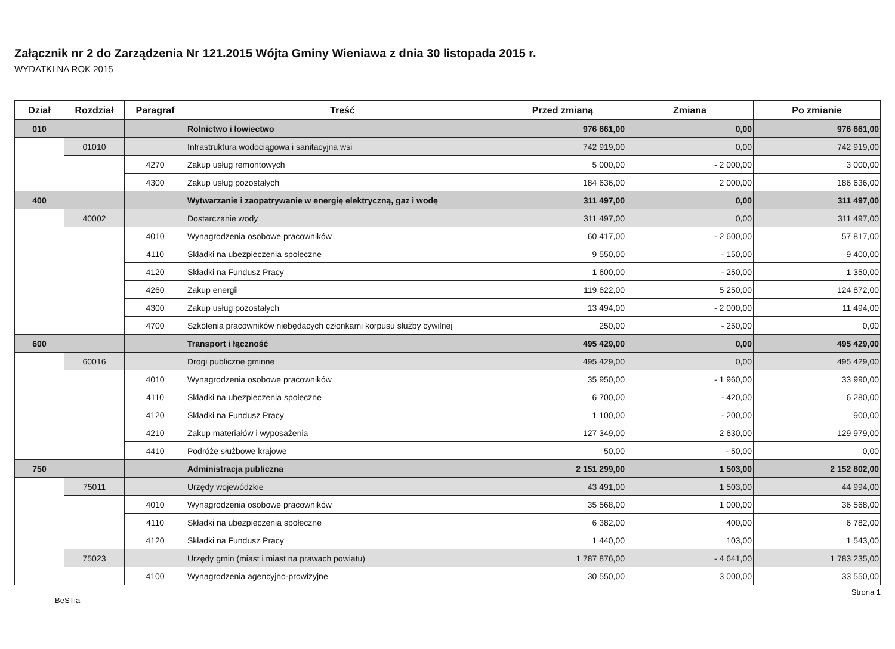Załącznik nr 2 do Zarządzenia Nr 121.2015 Wójta Gminy Wieniawa z dnia 30 listopada 2015 r.
WYDATKI NA ROK 2015
| Dział | Rozdział | Paragraf | Treść | Przed zmianą | Zmiana | Po zmianie |
| --- | --- | --- | --- | --- | --- | --- |
| 010 | | | Rolnictwo i łowiectwo | 976 661,00 | 0,00 | 976 661,00 |
| | 01010 | | Infrastruktura wodociągowa i sanitacyjna wsi | 742 919,00 | 0,00 | 742 919,00 |
| | | 4270 | Zakup usług remontowych | 5 000,00 | - 2 000,00 | 3 000,00 |
| | | 4300 | Zakup usług pozostałych | 184 636,00 | 2 000,00 | 186 636,00 |
| 400 | | | Wytwarzanie i zaopatrywanie w energię elektryczną, gaz i wodę | 311 497,00 | 0,00 | 311 497,00 |
| | 40002 | | Dostarczanie wody | 311 497,00 | 0,00 | 311 497,00 |
| | | 4010 | Wynagrodzenia osobowe pracowników | 60 417,00 | - 2 600,00 | 57 817,00 |
| | | 4110 | Składki na ubezpieczenia społeczne | 9 550,00 | - 150,00 | 9 400,00 |
| | | 4120 | Składki na Fundusz Pracy | 1 600,00 | - 250,00 | 1 350,00 |
| | | 4260 | Zakup energii | 119 622,00 | 5 250,00 | 124 872,00 |
| | | 4300 | Zakup usług pozostałych | 13 494,00 | - 2 000,00 | 11 494,00 |
| | | 4700 | Szkolenia pracowników niebędących członkami korpusu służby cywilnej | 250,00 | - 250,00 | 0,00 |
| 600 | | | Transport i łączność | 495 429,00 | 0,00 | 495 429,00 |
| | 60016 | | Drogi publiczne gminne | 495 429,00 | 0,00 | 495 429,00 |
| | | 4010 | Wynagrodzenia osobowe pracowników | 35 950,00 | - 1 960,00 | 33 990,00 |
| | | 4110 | Składki na ubezpieczenia społeczne | 6 700,00 | - 420,00 | 6 280,00 |
| | | 4120 | Składki na Fundusz Pracy | 1 100,00 | - 200,00 | 900,00 |
| | | 4210 | Zakup materiałów i wyposażenia | 127 349,00 | 2 630,00 | 129 979,00 |
| | | 4410 | Podróże służbowe krajowe | 50,00 | - 50,00 | 0,00 |
| 750 | | | Administracja publiczna | 2 151 299,00 | 1 503,00 | 2 152 802,00 |
| | 75011 | | Urzędy wojewódzkie | 43 491,00 | 1 503,00 | 44 994,00 |
| | | 4010 | Wynagrodzenia osobowe pracowników | 35 568,00 | 1 000,00 | 36 568,00 |
| | | 4110 | Składki na ubezpieczenia społeczne | 6 382,00 | 400,00 | 6 782,00 |
| | | 4120 | Składki na Fundusz Pracy | 1 440,00 | 103,00 | 1 543,00 |
| | 75023 | | Urzędy gmin (miast i miast na prawach powiatu) | 1 787 876,00 | - 4 641,00 | 1 783 235,00 |
| | | 4100 | Wynagrodzenia agencyjno-prowizyjne | 30 550,00 | 3 000,00 | 33 550,00 |
BeSTia Strona 1